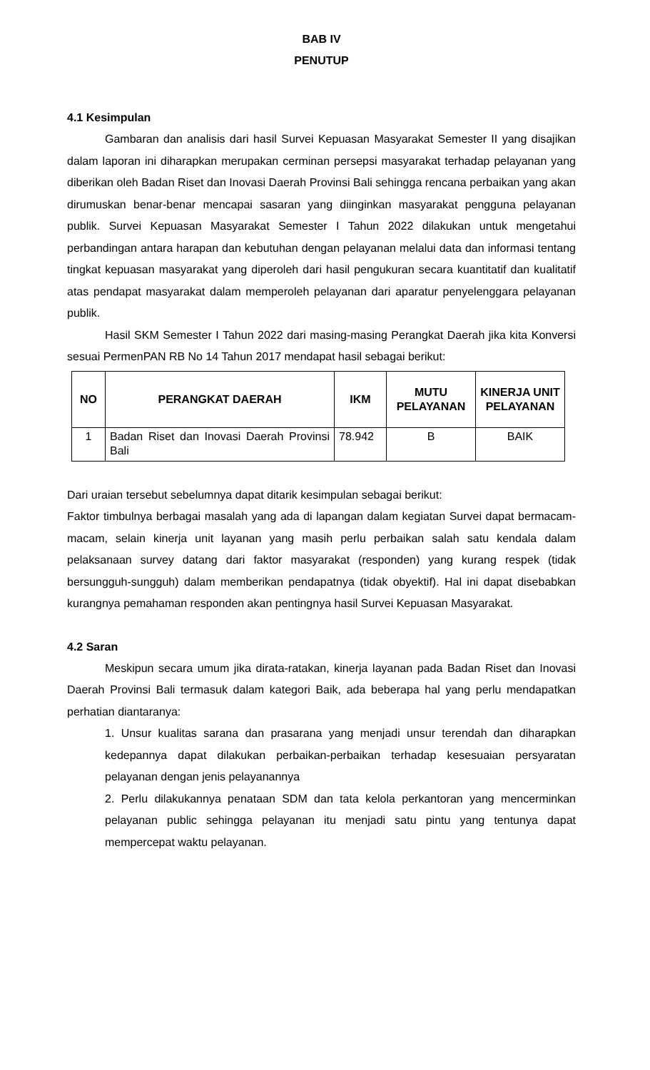BAB IV
PENUTUP
4.1 Kesimpulan
Gambaran dan analisis dari hasil Survei Kepuasan Masyarakat Semester II yang disajikan dalam laporan ini diharapkan merupakan cerminan persepsi masyarakat terhadap pelayanan yang diberikan oleh Badan Riset dan Inovasi Daerah Provinsi Bali sehingga rencana perbaikan yang akan dirumuskan benar-benar mencapai sasaran yang diinginkan masyarakat pengguna pelayanan publik. Survei Kepuasan Masyarakat Semester I Tahun 2022 dilakukan untuk mengetahui perbandingan antara harapan dan kebutuhan dengan pelayanan melalui data dan informasi tentang tingkat kepuasan masyarakat yang diperoleh dari hasil pengukuran secara kuantitatif dan kualitatif atas pendapat masyarakat dalam memperoleh pelayanan dari aparatur penyelenggara pelayanan publik.
Hasil SKM Semester I Tahun 2022 dari masing-masing Perangkat Daerah jika kita Konversi sesuai PermenPAN RB No 14 Tahun 2017 mendapat hasil sebagai berikut:
| NO | PERANGKAT DAERAH | IKM | MUTU PELAYANAN | KINERJA UNIT PELAYANAN |
| --- | --- | --- | --- | --- |
| 1 | Badan Riset dan Inovasi Daerah Provinsi Bali | 78.942 | B | BAIK |
Dari uraian tersebut sebelumnya dapat ditarik kesimpulan sebagai berikut:
Faktor timbulnya berbagai masalah yang ada di lapangan dalam kegiatan Survei dapat bermacam-macam, selain kinerja unit layanan yang masih perlu perbaikan salah satu kendala dalam pelaksanaan survey datang dari faktor masyarakat (responden) yang kurang respek (tidak bersungguh-sungguh) dalam memberikan pendapatnya (tidak obyektif). Hal ini dapat disebabkan kurangnya pemahaman responden akan pentingnya hasil Survei Kepuasan Masyarakat.
4.2 Saran
Meskipun secara umum jika dirata-ratakan, kinerja layanan pada Badan Riset dan Inovasi Daerah Provinsi Bali termasuk dalam kategori Baik, ada beberapa hal yang perlu mendapatkan perhatian diantaranya:
1. Unsur kualitas sarana dan prasarana yang menjadi unsur terendah dan diharapkan kedepannya dapat dilakukan perbaikan-perbaikan terhadap kesesuaian persyaratan pelayanan dengan jenis pelayanannya
2. Perlu dilakukannya penataan SDM dan tata kelola perkantoran yang mencerminkan pelayanan public sehingga pelayanan itu menjadi satu pintu yang tentunya dapat mempercepat waktu pelayanan.